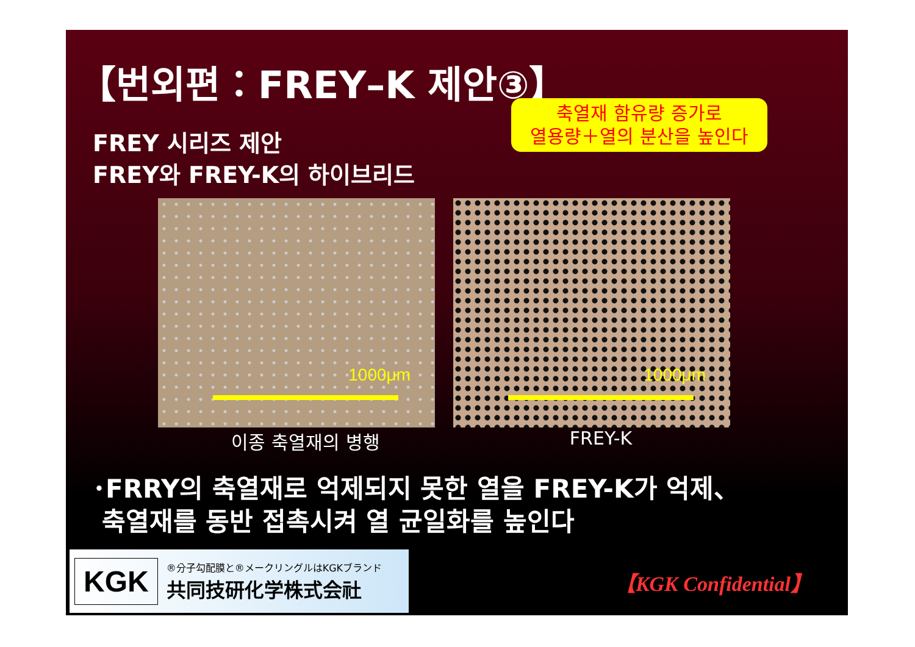【번외편：FREY–K 제안③】
FREY 시리즈 제안
FREY와 FREY-K의 하이브리드
축열재 함유량 증가로
열용량＋열의 분산을 높인다
1000μm
1000μm
이종 축열재의 병행 FREY-K
･FRRY의 축열재로 억제되지 못한 열을 FREY-K가 억제、
축열재를 동반 접촉시켜 열 균일화를 높인다
KGK
®分子勾配膜と®メークリングルはKGKブランド
共同技研化学株式会社
【KGK Confidential】